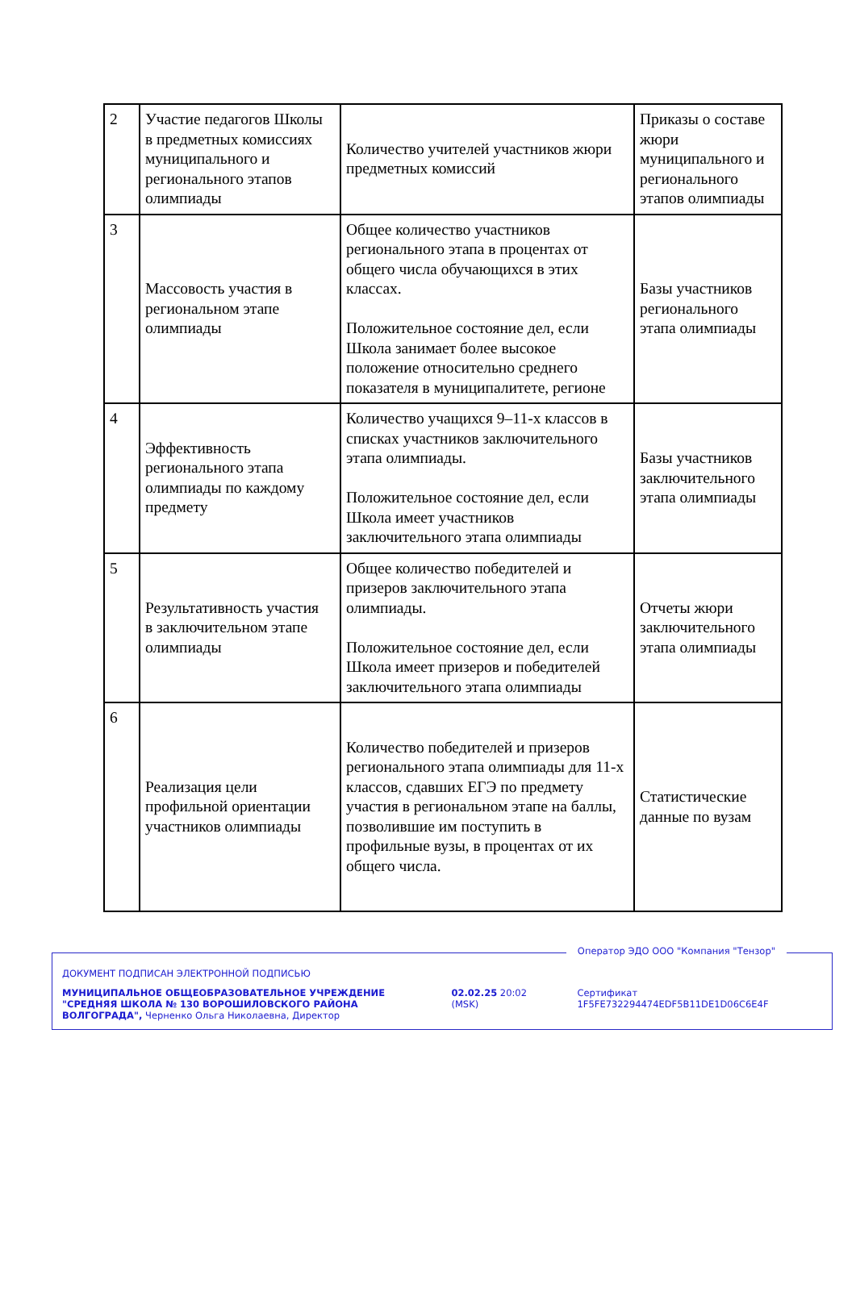| 2 | Участие педагогов Школы в предметных комиссиях муниципального и регионального этапов олимпиады | Количество учителей участников жюри предметных комиссий | Приказы о составе жюри муниципального и регионального этапов олимпиады |
| 3 | Массовость участия в региональном этапе олимпиады | Общее количество участников регионального этапа в процентах от общего числа обучающихся в этих классах. Положительное состояние дел, если Школа занимает более высокое положение относительно среднего показателя в муниципалитете, регионе | Базы участников регионального этапа олимпиады |
| 4 | Эффективность регионального этапа олимпиады по каждому предмету | Количество учащихся 9–11-х классов в списках участников заключительного этапа олимпиады. Положительное состояние дел, если Школа имеет участников заключительного этапа олимпиады | Базы участников заключительного этапа олимпиады |
| 5 | Результативность участия в заключительном этапе олимпиады | Общее количество победителей и призеров заключительного этапа олимпиады. Положительное состояние дел, если Школа имеет призеров и победителей заключительного этапа олимпиады | Отчеты жюри заключительного этапа олимпиады |
| 6 | Реализация цели профильной ориентации участников олимпиады | Количество победителей и призеров регионального этапа олимпиады для 11-х классов, сдавших ЕГЭ по предмету участия в региональном этапе на баллы, позволившие им поступить в профильные вузы, в процентах от их общего числа. | Статистические данные по вузам |
Оператор ЭДО ООО "Компания "Тензор"
ДОКУМЕНТ ПОДПИСАН ЭЛЕКТРОННОЙ ПОДПИСЬЮ
МУНИЦИПАЛЬНОЕ ОБЩЕОБРАЗОВАТЕЛЬНОЕ УЧРЕЖДЕНИЕ "СРЕДНЯЯ ШКОЛА № 130 ВОРОШИЛОВСКОГО РАЙОНА ВОЛГОГРАДА", Черненко Ольга Николаевна, Директор
02.02.25 20:02 (MSK) Сертификат 1F5FE732294474EDF5B11DE1D06C6E4F